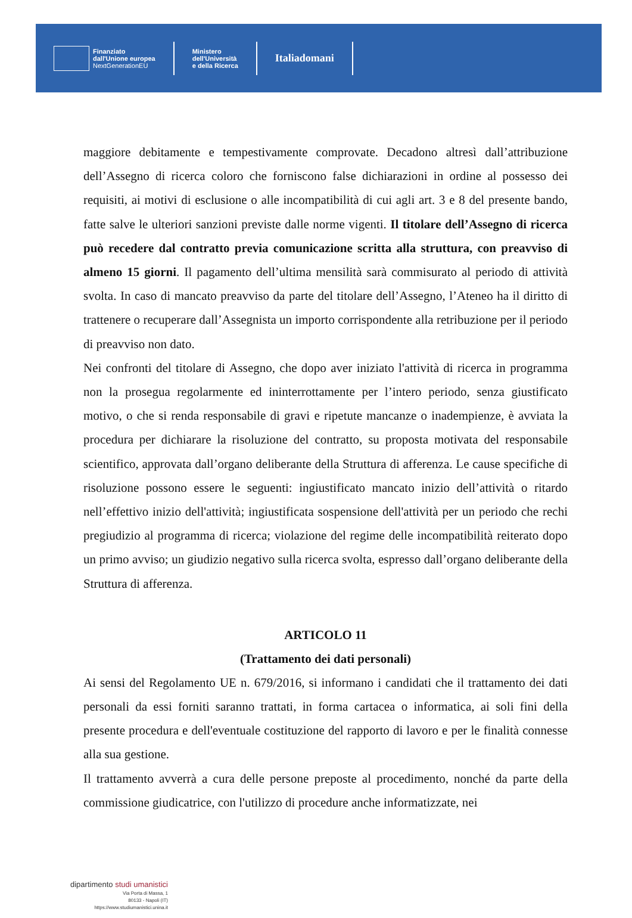Finanziato
dall'Unione europea
NextGenerationEU
Ministero
dell'Università
e della Ricerca
Italiadomani
maggiore debitamente e tempestivamente comprovate. Decadono altresì dall’attribuzione dell’Assegno di ricerca coloro che forniscono false dichiarazioni in ordine al possesso dei requisiti, ai motivi di esclusione o alle incompatibilità di cui agli art. 3 e 8 del presente bando, fatte salve le ulteriori sanzioni previste dalle norme vigenti. Il titolare dell’Assegno di ricerca può recedere dal contratto previa comunicazione scritta alla struttura, con preavviso di almeno 15 giorni. Il pagamento dell’ultima mensilità sarà commisurato al periodo di attività svolta. In caso di mancato preavviso da parte del titolare dell’Assegno, l’Ateneo ha il diritto di trattenere o recuperare dall’Assegnista un importo corrispondente alla retribuzione per il periodo di preavviso non dato.
Nei confronti del titolare di Assegno, che dopo aver iniziato l'attività di ricerca in programma non la prosegua regolarmente ed ininterrottamente per l’intero periodo, senza giustificato motivo, o che si renda responsabile di gravi e ripetute mancanze o inadempienze, è avviata la procedura per dichiarare la risoluzione del contratto, su proposta motivata del responsabile scientifico, approvata dall’organo deliberante della Struttura di afferenza. Le cause specifiche di risoluzione possono essere le seguenti: ingiustificato mancato inizio dell’attività o ritardo nell’effettivo inizio dell'attività; ingiustificata sospensione dell'attività per un periodo che rechi pregiudizio al programma di ricerca; violazione del regime delle incompatibilità reiterato dopo un primo avviso; un giudizio negativo sulla ricerca svolta, espresso dall’organo deliberante della Struttura di afferenza.
ARTICOLO 11
(Trattamento dei dati personali)
Ai sensi del Regolamento UE n. 679/2016, si informano i candidati che il trattamento dei dati personali da essi forniti saranno trattati, in forma cartacea o informatica, ai soli fini della presente procedura e dell'eventuale costituzione del rapporto di lavoro e per le finalità connesse alla sua gestione.
Il trattamento avverrà a cura delle persone preposte al procedimento, nonché da parte della commissione giudicatrice, con l'utilizzo di procedure anche informatizzate, nei
dipartimento studi umanistici
Via Porta di Massa, 1
80133 - Napoli (IT)
https://www.studiumanistici.unina.it